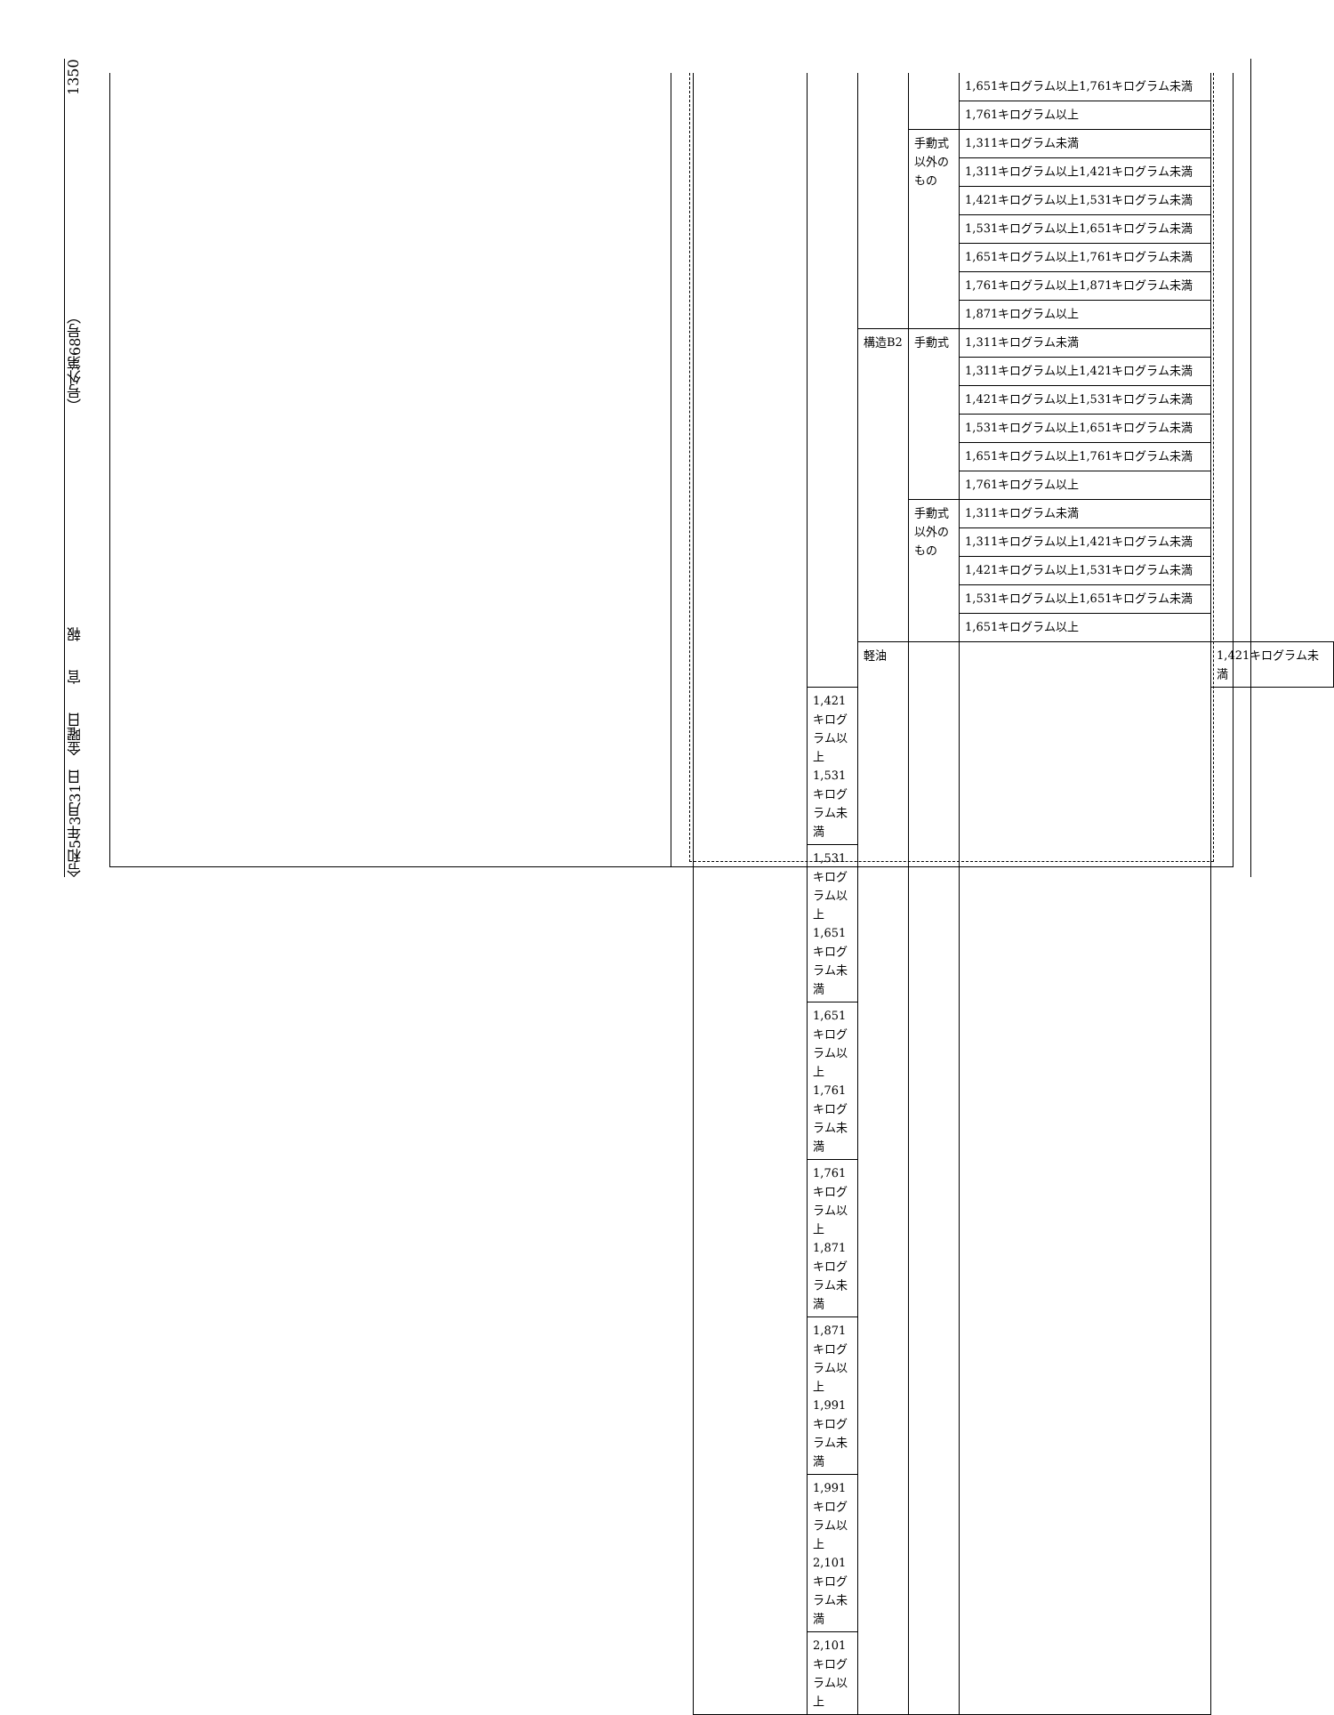令和5年3月31日　金曜日　　官　　報 （号外第68号） 1350
| | | | | 1,651キログラム以上1,761キログラム未満 | |
| | | | | 1,761キログラム以上 | |
| | | | 手動式以外のもの | 1,311キログラム未満 | |
| | | | | 1,311キログラム以上1,421キログラム未満 | |
| | | | | 1,421キログラム以上1,531キログラム未満 | |
| | | | | 1,531キログラム以上1,651キログラム未満 | |
| | | | | 1,651キログラム以上1,761キログラム未満 | |
| | | | | 1,761キログラム以上1,871キログラム未満 | |
| | | | | 1,871キログラム以上 | |
| | | 構造B2 | 手動式 | 1,311キログラム未満 | |
| | | | | 1,311キログラム以上1,421キログラム未満 | |
| | | | | 1,421キログラム以上1,531キログラム未満 | |
| | | | | 1,531キログラム以上1,651キログラム未満 | |
| | | | | 1,651キログラム以上1,761キログラム未満 | |
| | | | | 1,761キログラム以上 | |
| | | | 手動式以外のもの | 1,311キログラム未満 | |
| | | | | 1,311キログラム以上1,421キログラム未満 | |
| | | | | 1,421キログラム以上1,531キログラム未満 | |
| | | | | 1,531キログラム以上1,651キログラム未満 | |
| | | | | 1,651キログラム以上 | |
| | | 軽油 | | | 1,421キログラム未満 |
| | 1,421キログラム以上1,531キログラム未満 | | | | |
| | 1,531キログラム以上1,651キログラム未満 | | | | |
| | 1,651キログラム以上1,761キログラム未満 | | | | |
| | 1,761キログラム以上1,871キログラム未満 | | | | |
| | 1,871キログラム以上1,991キログラム未満 | | | | |
| | 1,991キログラム以上2,101キログラム未満 | | | | |
| | 2,101キログラム以上 | | | | |